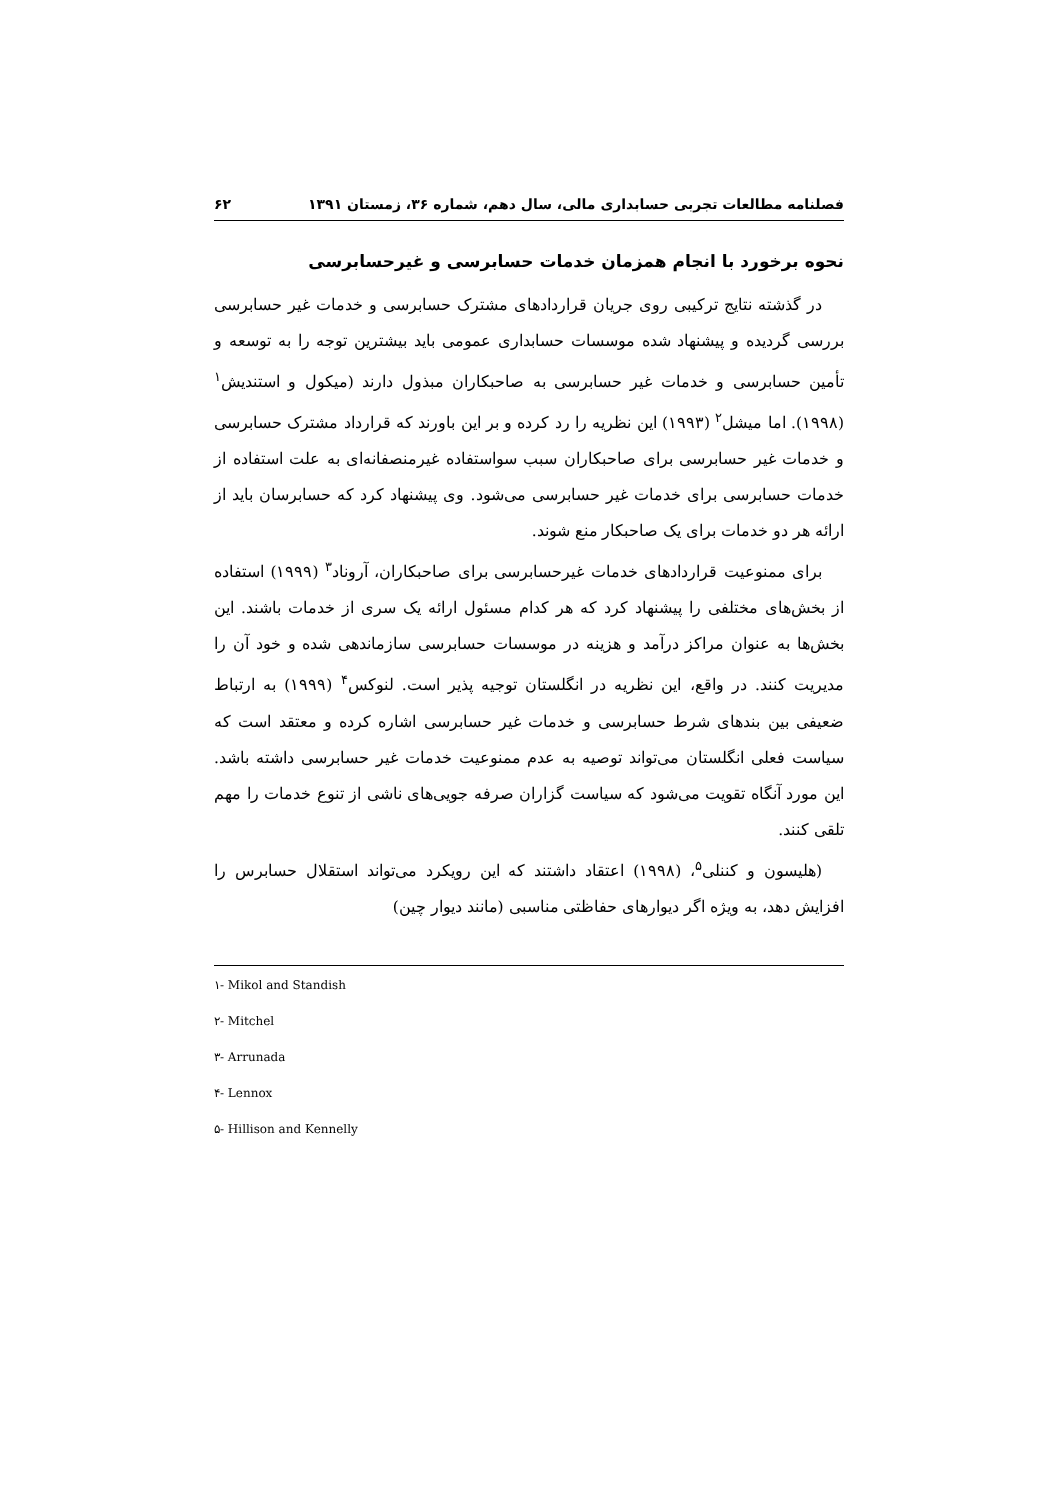فصلنامه مطالعات تجربی حسابداری مالی، سال دهم، شماره ۳۶، زمستان ۱۳۹۱ ۶۲
نحوه برخورد با انجام همزمان خدمات حسابرسی و غیرحسابرسی
در گذشته نتایج ترکیبی روی جریان قراردادهای مشترک حسابرسی و خدمات غیر حسابرسی بررسی گردیده و پیشنهاد شده موسسات حسابداری عمومی باید بیشترین توجه را به توسعه و تأمین حسابرسی و خدمات غیر حسابرسی به صاحبکاران مبذول دارند (میکول و استندیش<sup>۱</sup> (۱۹۹۸). اما میشل<sup>۲</sup> (۱۹۹۳) این نظریه را رد کرده و بر این باورند که قرارداد مشترک حسابرسی و خدمات غیر حسابرسی برای صاحبکاران سبب سواستفاده غیرمنصفانه‌ای به علت استفاده از خدمات حسابرسی برای خدمات غیر حسابرسی می‌شود. وی پیشنهاد کرد که حسابرسان باید از ارائه هر دو خدمات برای یک صاحبکار منع شوند.
برای ممنوعیت قراردادهای خدمات غیرحسابرسی برای صاحبکاران، آروناد<sup>۳</sup> (۱۹۹۹) استفاده از بخش‌های مختلفی را پیشنهاد کرد که هر کدام مسئول ارائه یک سری از خدمات باشند. این بخش‌ها به عنوان مراکز درآمد و هزینه در موسسات حسابرسی سازماندهی شده و خود آن را مدیریت کنند. در واقع، این نظریه در انگلستان توجیه پذیر است. لنوکس<sup>۴</sup> (۱۹۹۹) به ارتباط ضعیفی بین بندهای شرط حسابرسی و خدمات غیر حسابرسی اشاره کرده و معتقد است که سیاست فعلی انگلستان می‌تواند توصیه به عدم ممنوعیت خدمات غیر حسابرسی داشته باشد. این مورد آنگاه تقویت می‌شود که سیاست گزاران صرفه جویی‌های ناشی از تنوع خدمات را مهم تلقی کنند.
(هلیسون و کننلی<sup>۵</sup>، (۱۹۹۸) اعتقاد داشتند که این رویکرد می‌تواند استقلال حسابرس را افزایش دهد، به ویژه اگر دیوارهای حفاظتی مناسبی (مانند دیوار چین)
۱- Mikol and Standish
۲- Mitchel
۳- Arrunada
۴- Lennox
۵- Hillison and Kennelly